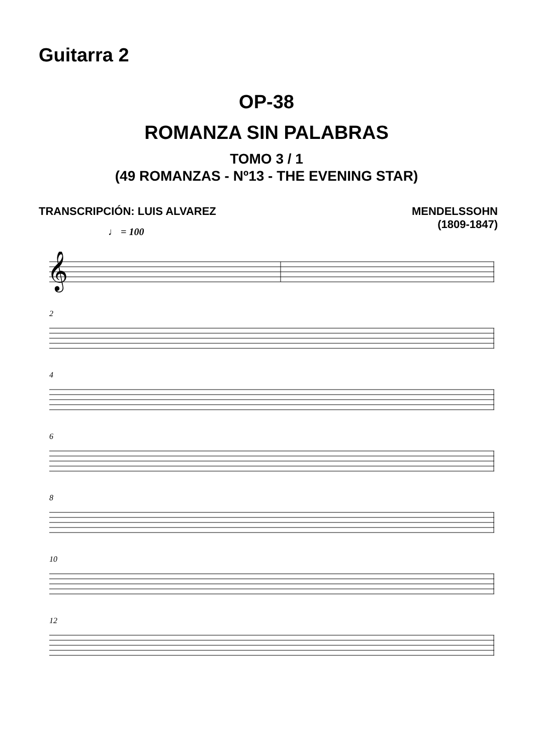Guitarra 2
OP-38
ROMANZA SIN PALABRAS
TOMO 3 / 1
(49 ROMANZAS - Nº13 - THE EVENING STAR)
TRANSCRIPCIÓN: LUIS ALVAREZ MENDELSSOHN
(1809-1847)
♩ = 100
𝄞
2
4
6
8
10
12